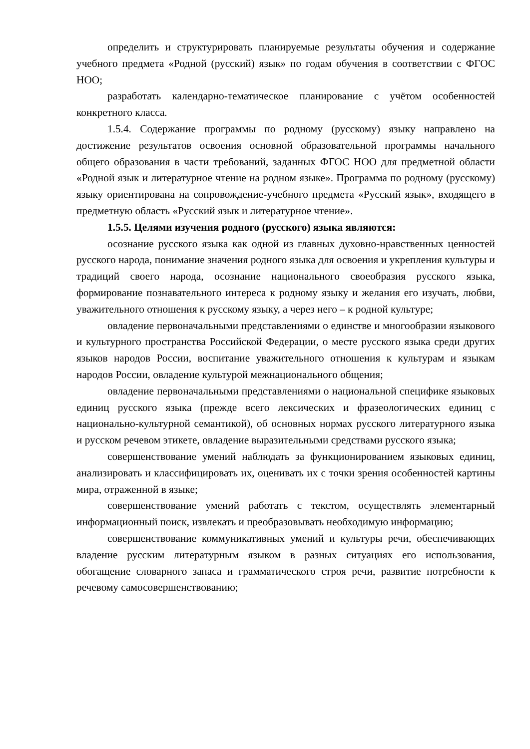определить и структурировать планируемые результаты обучения и содержание учебного предмета «Родной (русский) язык» по годам обучения в соответствии с ФГОС НОО;
разработать календарно-тематическое планирование с учётом особенностей конкретного класса.
1.5.4. Содержание программы по родному (русскому) языку направлено на достижение результатов освоения основной образовательной программы начального общего образования в части требований, заданных ФГОС НОО для предметной области «Родной язык и литературное чтение на родном языке». Программа по родному (русскому) языку ориентирована на сопровождение-учебного предмета «Русский язык», входящего в предметную область «Русский язык и литературное чтение».
1.5.5. Целями изучения родного (русского) языка являются:
осознание русского языка как одной из главных духовно-нравственных ценностей русского народа, понимание значения родного языка для освоения и укрепления культуры и традиций своего народа, осознание национального своеобразия русского языка, формирование познавательного интереса к родному языку и желания его изучать, любви, уважительного отношения к русскому языку, а через него – к родной культуре;
овладение первоначальными представлениями о единстве и многообразии языкового и культурного пространства Российской Федерации, о месте русского языка среди других языков народов России, воспитание уважительного отношения к культурам и языкам народов России, овладение культурой межнационального общения;
овладение первоначальными представлениями о национальной специфике языковых единиц русского языка (прежде всего лексических и фразеологических единиц с национально-культурной семантикой), об основных нормах русского литературного языка и русском речевом этикете, овладение выразительными средствами русского языка;
совершенствование умений наблюдать за функционированием языковых единиц, анализировать и классифицировать их, оценивать их с точки зрения особенностей картины мира, отраженной в языке;
совершенствование умений работать с текстом, осуществлять элементарный информационный поиск, извлекать и преобразовывать необходимую информацию;
совершенствование коммуникативных умений и культуры речи, обеспечивающих владение русским литературным языком в разных ситуациях его использования, обогащение словарного запаса и грамматического строя речи, развитие потребности к речевому самосовершенствованию;